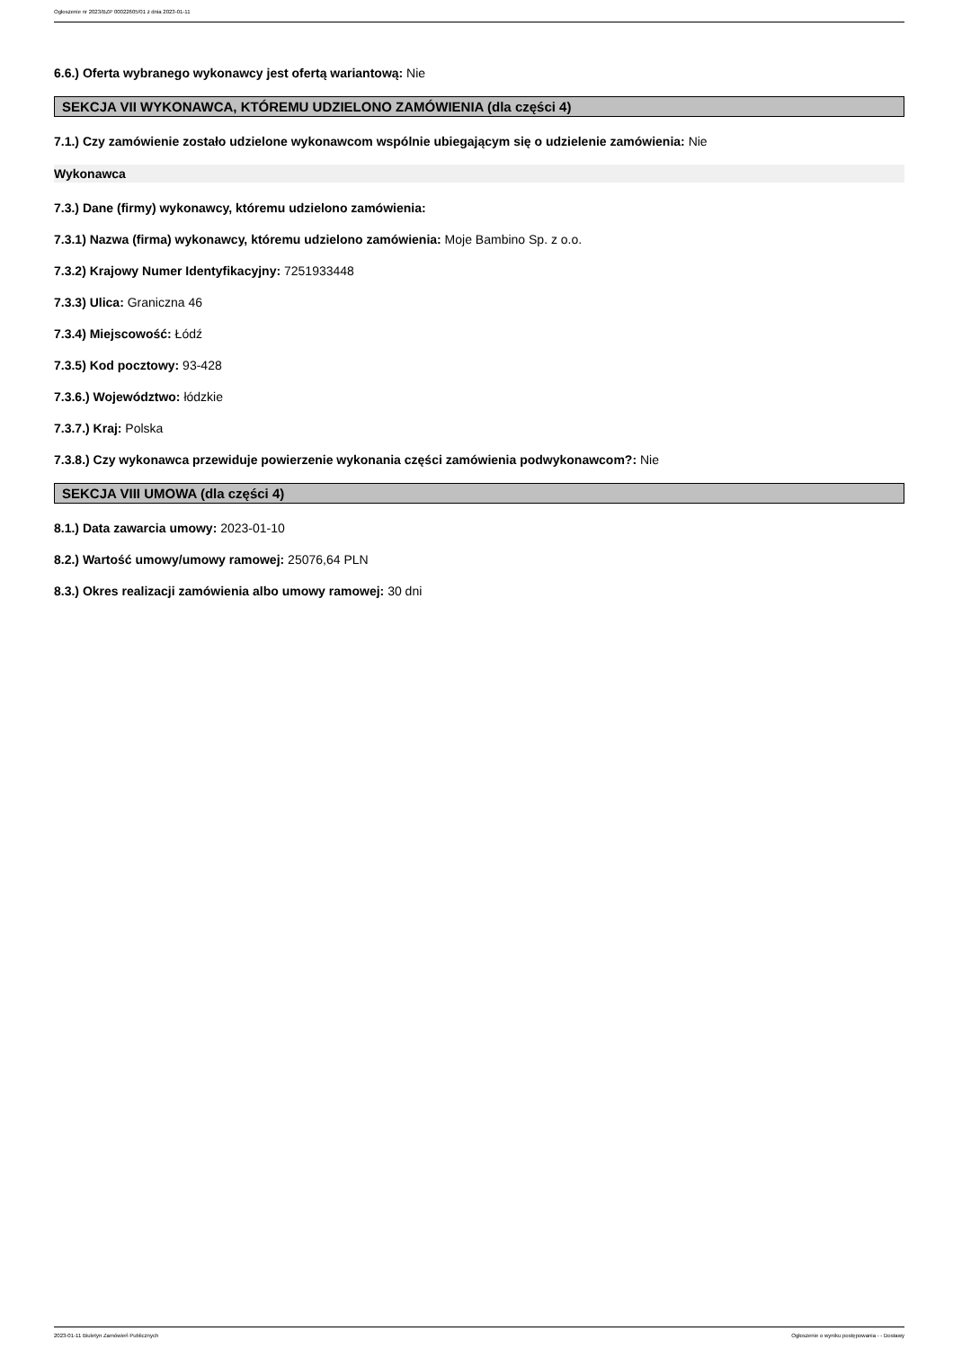Ogłoszenie nr 2023/BZP 00022605/01 z dnia 2023-01-11
6.6.) Oferta wybranego wykonawcy jest ofertą wariantową: Nie
SEKCJA VII WYKONAWCA, KTÓREMU UDZIELONO ZAMÓWIENIA (dla części 4)
7.1.) Czy zamówienie zostało udzielone wykonawcom wspólnie ubiegającym się o udzielenie zamówienia: Nie
Wykonawca
7.3.) Dane (firmy) wykonawcy, któremu udzielono zamówienia:
7.3.1) Nazwa (firma) wykonawcy, któremu udzielono zamówienia: Moje Bambino Sp. z o.o.
7.3.2) Krajowy Numer Identyfikacyjny: 7251933448
7.3.3) Ulica: Graniczna 46
7.3.4) Miejscowość: Łódź
7.3.5) Kod pocztowy: 93-428
7.3.6.) Województwo: łódzkie
7.3.7.) Kraj: Polska
7.3.8.) Czy wykonawca przewiduje powierzenie wykonania części zamówienia podwykonawcom?: Nie
SEKCJA VIII UMOWA (dla części 4)
8.1.) Data zawarcia umowy: 2023-01-10
8.2.) Wartość umowy/umowy ramowej: 25076,64 PLN
8.3.) Okres realizacji zamówienia albo umowy ramowej: 30 dni
2023-01-11 Biuletyn Zamówień Publicznych Ogłoszenie o wyniku postępowania - - Dostawy